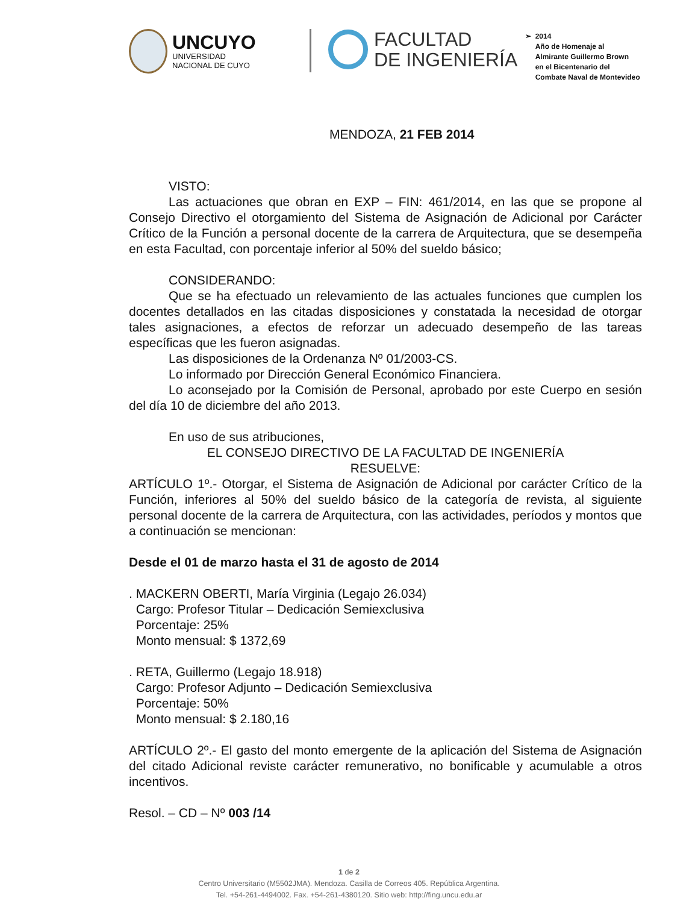UNCUYO
UNIVERSIDAD
NACIONAL DE CUYO
FACULTAD
DE INGENIERÍA
➢ 2014
Año de Homenaje al
Almirante Guillermo Brown
en el Bicentenario del
Combate Naval de Montevideo
MENDOZA, 21 FEB 2014
VISTO:
Las actuaciones que obran en EXP – FIN: 461/2014, en las que se propone al Consejo Directivo el otorgamiento del Sistema de Asignación de Adicional por Carácter Crítico de la Función a personal docente de la carrera de Arquitectura, que se desempeña en esta Facultad, con porcentaje inferior al 50% del sueldo básico;
CONSIDERANDO:
Que se ha efectuado un relevamiento de las actuales funciones que cumplen los docentes detallados en las citadas disposiciones y constatada la necesidad de otorgar tales asignaciones, a efectos de reforzar un adecuado desempeño de las tareas específicas que les fueron asignadas.
Las disposiciones de la Ordenanza Nº 01/2003-CS.
Lo informado por Dirección General Económico Financiera.
Lo aconsejado por la Comisión de Personal, aprobado por este Cuerpo en sesión del día 10 de diciembre del año 2013.
En uso de sus atribuciones,
EL CONSEJO DIRECTIVO DE LA FACULTAD DE INGENIERÍA
RESUELVE:
ARTÍCULO 1º.- Otorgar, el Sistema de Asignación de Adicional por carácter Crítico de la Función, inferiores al 50% del sueldo básico de la categoría de revista, al siguiente personal docente de la carrera de Arquitectura, con las actividades, períodos y montos que a continuación se mencionan:
Desde el 01 de marzo hasta el 31 de agosto de 2014
. MACKERN OBERTI, María Virginia (Legajo 26.034)
Cargo: Profesor Titular – Dedicación Semiexclusiva
Porcentaje: 25%
Monto mensual: $ 1372,69
. RETA, Guillermo (Legajo 18.918)
Cargo: Profesor Adjunto – Dedicación Semiexclusiva
Porcentaje: 50%
Monto mensual: $ 2.180,16
ARTÍCULO 2º.- El gasto del monto emergente de la aplicación del Sistema de Asignación del citado Adicional reviste carácter remunerativo, no bonificable y acumulable a otros incentivos.
Resol. – CD – Nº 003 /14
1 de 2
Centro Universitario (M5502JMA). Mendoza. Casilla de Correos 405. República Argentina.
Tel. +54-261-4494002. Fax. +54-261-4380120. Sitio web: http://fing.uncu.edu.ar